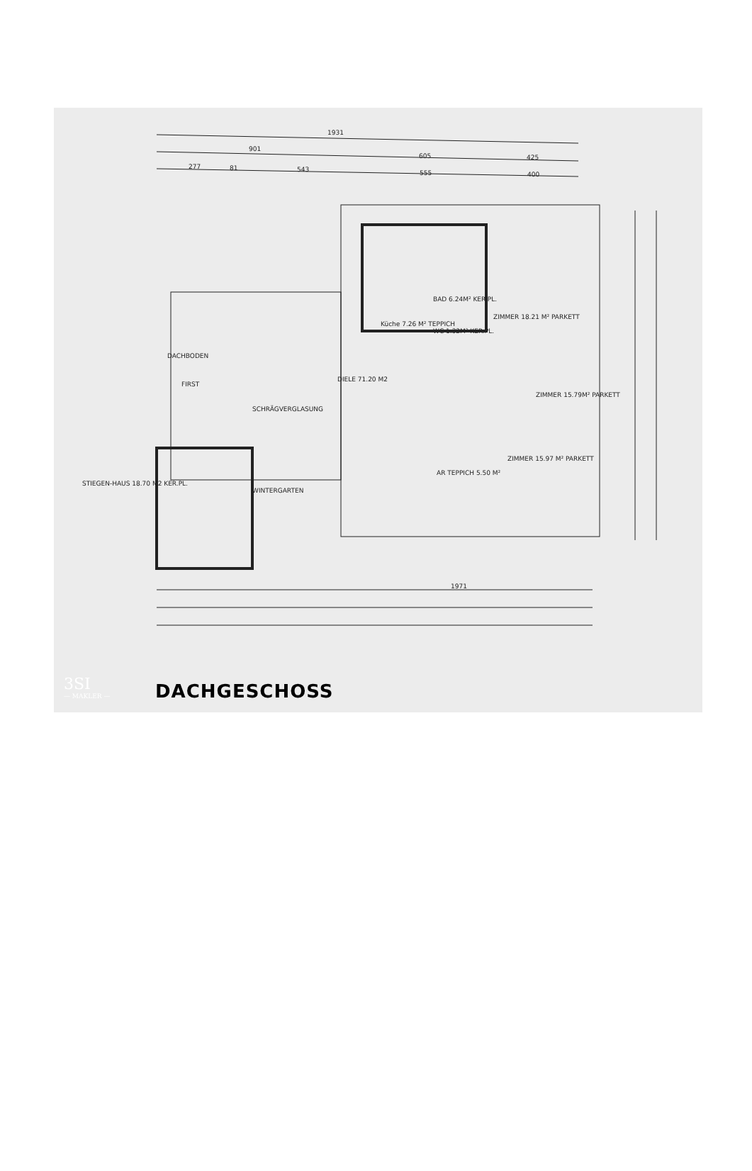1931
901
605 425
277 81 543 555 400
Küche 7.26 M² TEPPICH
BAD 6.24M² KER.PL.
WC 1.32M² KER.PL.
ZIMMER 18.21 M² PARKETT
DIELE 71.20 M2
DACHBODEN
FIRST
ZIMMER 15.79M² PARKETT
SCHRÄGVERGLASUNG
WINTERGARTEN
STIEGEN-HAUS 18.70 M2 KER.PL.
ZIMMER 15.97 M² PARKETT
AR TEPPICH 5.50 M²
1971
3SI
— MAKLER —
DACHGESCHOSS